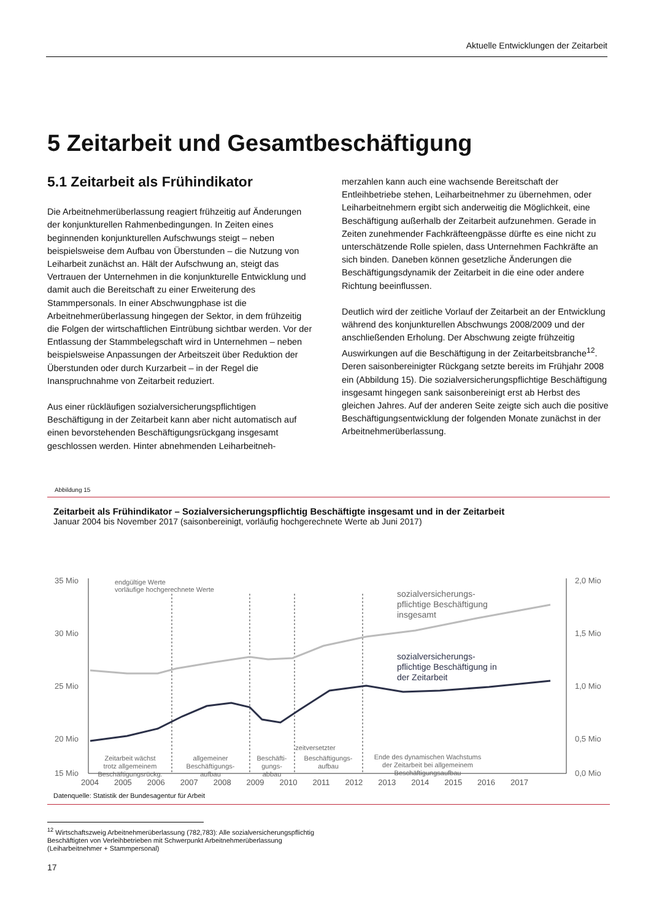Aktuelle Entwicklungen der Zeitarbeit
5 Zeitarbeit und Gesamtbeschäftigung
5.1 Zeitarbeit als Frühindikator
Die Arbeitnehmerüberlassung reagiert frühzeitig auf Änderungen der konjunkturellen Rahmenbedingungen. In Zeiten eines beginnenden konjunkturellen Aufschwungs steigt – neben beispielsweise dem Aufbau von Überstunden – die Nutzung von Leiharbeit zunächst an. Hält der Aufschwung an, steigt das Vertrauen der Unternehmen in die konjunkturelle Entwicklung und damit auch die Bereitschaft zu einer Erweiterung des Stammpersonals. In einer Abschwungphase ist die Arbeitnehmerüberlassung hingegen der Sektor, in dem frühzeitig die Folgen der wirtschaftlichen Eintrübung sichtbar werden. Vor der Entlassung der Stammbelegschaft wird in Unternehmen – neben beispielsweise Anpassungen der Arbeitszeit über Reduktion der Überstunden oder durch Kurzarbeit – in der Regel die Inanspruchnahme von Zeitarbeit reduziert.
Aus einer rückläufigen sozialversicherungspflichtigen Beschäftigung in der Zeitarbeit kann aber nicht automatisch auf einen bevorstehenden Beschäftigungsrückgang insgesamt geschlossen werden. Hinter abnehmenden Leiharbeitneh-
merzahlen kann auch eine wachsende Bereitschaft der Entleihbetriebe stehen, Leiharbeitnehmer zu übernehmen, oder Leiharbeitnehmern ergibt sich anderweitig die Möglichkeit, eine Beschäftigung außerhalb der Zeitarbeit aufzunehmen. Gerade in Zeiten zunehmender Fachkräfteengpässe dürfte es eine nicht zu unterschätzende Rolle spielen, dass Unternehmen Fachkräfte an sich binden. Daneben können gesetzliche Änderungen die Beschäftigungsdynamik der Zeitarbeit in die eine oder andere Richtung beeinflussen.
Deutlich wird der zeitliche Vorlauf der Zeitarbeit an der Entwicklung während des konjunkturellen Abschwungs 2008/2009 und der anschließenden Erholung. Der Abschwung zeigte frühzeitig Auswirkungen auf die Beschäftigung in der Zeitarbeitsbranche<sup>12</sup>. Deren saisonbereinigter Rückgang setzte bereits im Frühjahr 2008 ein (Abbildung 15). Die sozialversicherungspflichtige Beschäftigung insgesamt hingegen sank saisonbereinigt erst ab Herbst des gleichen Jahres. Auf der anderen Seite zeigte sich auch die positive Beschäftigungsentwicklung der folgenden Monate zunächst in der Arbeitnehmerüberlassung.
Abbildung 15
Zeitarbeit als Frühindikator – Sozialversicherungspflichtig Beschäftigte insgesamt und in der Zeitarbeit
Januar 2004 bis November 2017 (saisonbereinigt, vorläufig hochgerechnete Werte ab Juni 2017)
35 Mio
30 Mio
25 Mio
20 Mio
15 Mio
2,0 Mio
1,5 Mio
1,0 Mio
0,5 Mio
0,0 Mio
sozialversicherungs-
pflichtige Beschäftigung
insgesamt
sozialversicherungs-
pflichtige Beschäftigung in
der Zeitarbeit
endgültige Werte
vorläufige hochgerechnete Werte
zeitversetzter
Zeitarbeit wächst
trotz allgemeinem
Beschäftigungsrückg.
allgemeiner
Beschäftigungs-
aufbau
Beschäfti-
gungs-
abbau
Beschäftigungs-
aufbau
Ende des dynamischen Wachstums
der Zeitarbeit bei allgemeinem
Beschäftigungsaufbau
2004 2005 2006 2007 2008 2009 2010 2011 2012 2013 2014 2015 2016 2017
Datenquelle: Statistik der Bundesagentur für Arbeit
<sup>12</sup> Wirtschaftszweig Arbeitnehmerüberlassung (782,783): Alle sozialversicherungspflichtig Beschäftigten von Verleihbetrieben mit Schwerpunkt Arbeitnehmerüberlassung (Leiharbeitnehmer + Stammpersonal)
17